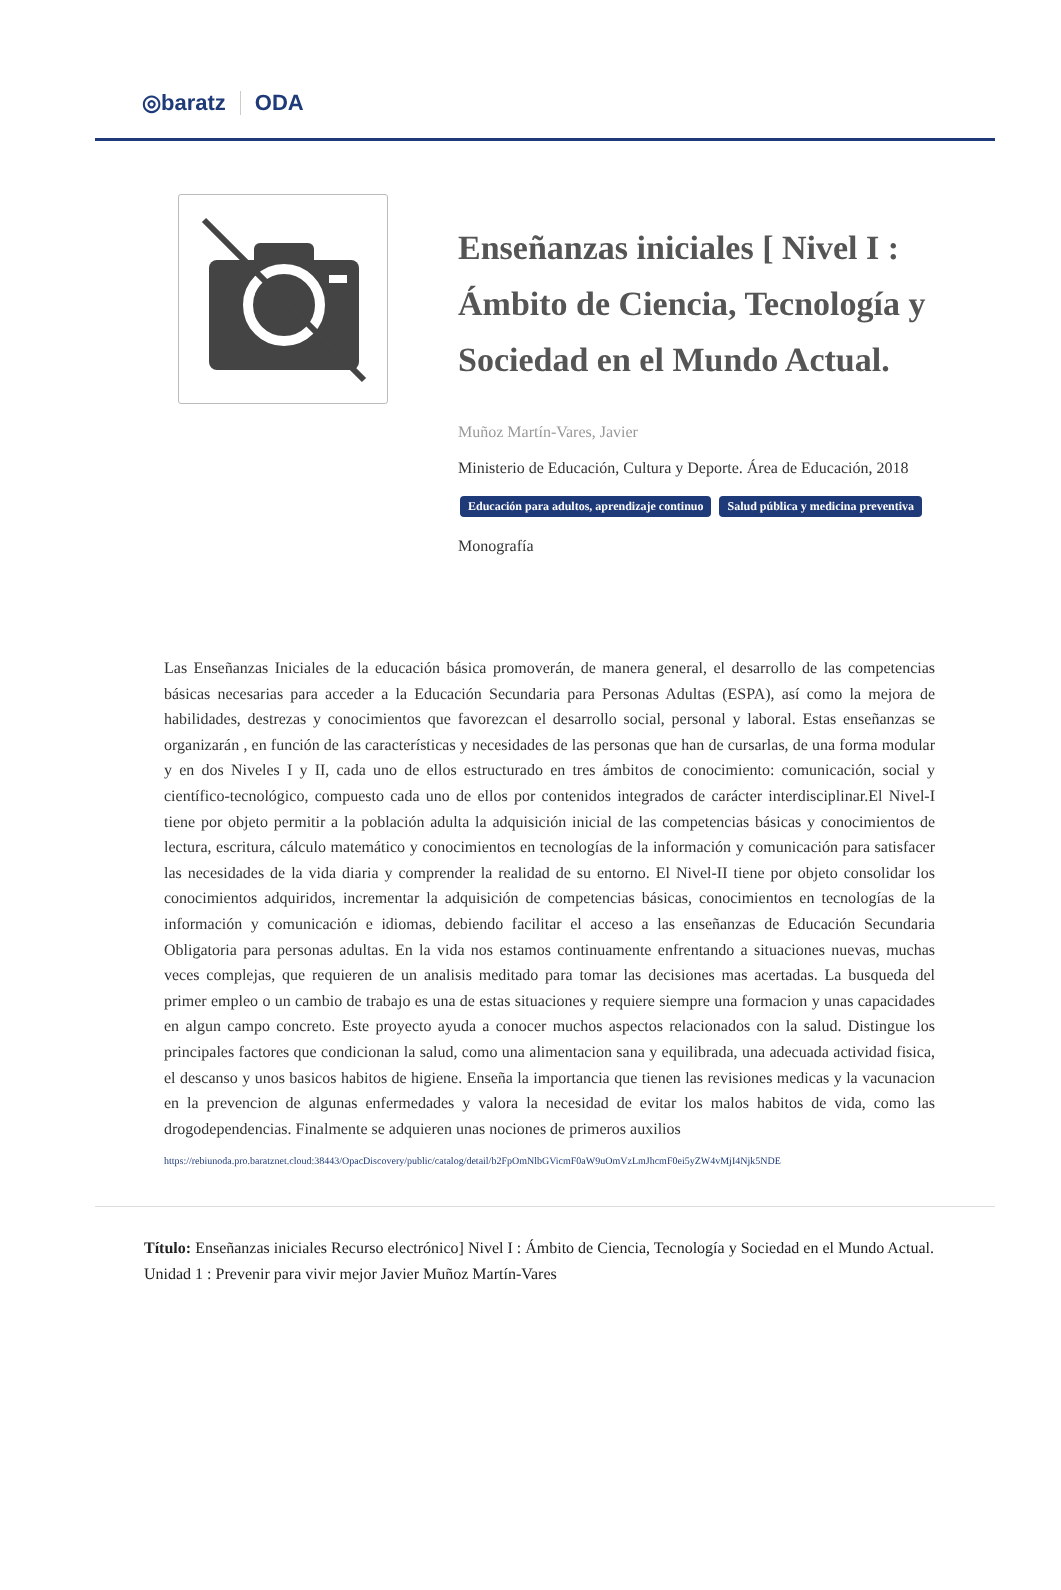◎baratz ODA
Enseñanzas iniciales [ Nivel I : Ámbito de Ciencia, Tecnología y Sociedad en el Mundo Actual.
Muñoz Martín-Vares, Javier
Ministerio de Educación, Cultura y Deporte. Área de Educación, 2018
Educación para adultos, aprendizaje continuo Salud pública y medicina preventiva
Monografía
Las Enseñanzas Iniciales de la educación básica promoverán, de manera general, el desarrollo de las competencias básicas necesarias para acceder a la Educación Secundaria para Personas Adultas (ESPA), así como la mejora de habilidades, destrezas y conocimientos que favorezcan el desarrollo social, personal y laboral. Estas enseñanzas se organizarán , en función de las características y necesidades de las personas que han de cursarlas, de una forma modular y en dos Niveles I y II, cada uno de ellos estructurado en tres ámbitos de conocimiento: comunicación, social y científico-tecnológico, compuesto cada uno de ellos por contenidos integrados de carácter interdisciplinar.El Nivel-I tiene por objeto permitir a la población adulta la adquisición inicial de las competencias básicas y conocimientos de lectura, escritura, cálculo matemático y conocimientos en tecnologías de la información y comunicación para satisfacer las necesidades de la vida diaria y comprender la realidad de su entorno. El Nivel-II tiene por objeto consolidar los conocimientos adquiridos, incrementar la adquisición de competencias básicas, conocimientos en tecnologías de la información y comunicación e idiomas, debiendo facilitar el acceso a las enseñanzas de Educación Secundaria Obligatoria para personas adultas. En la vida nos estamos continuamente enfrentando a situaciones nuevas, muchas veces complejas, que requieren de un analisis meditado para tomar las decisiones mas acertadas. La busqueda del primer empleo o un cambio de trabajo es una de estas situaciones y requiere siempre una formacion y unas capacidades en algun campo concreto. Este proyecto ayuda a conocer muchos aspectos relacionados con la salud. Distingue los principales factores que condicionan la salud, como una alimentacion sana y equilibrada, una adecuada actividad fisica, el descanso y unos basicos habitos de higiene. Enseña la importancia que tienen las revisiones medicas y la vacunacion en la prevencion de algunas enfermedades y valora la necesidad de evitar los malos habitos de vida, como las drogodependencias. Finalmente se adquieren unas nociones de primeros auxilios
https://rebiunoda.pro.baratznet.cloud:38443/OpacDiscovery/public/catalog/detail/b2FpOmNlbGVicmF0aW9uOmVzLmJhcmF0ei5yZW4vMjI4Njk5NDE
Título: Enseñanzas iniciales Recurso electrónico] Nivel I : Ámbito de Ciencia, Tecnología y Sociedad en el Mundo Actual. Unidad 1 : Prevenir para vivir mejor Javier Muñoz Martín-Vares